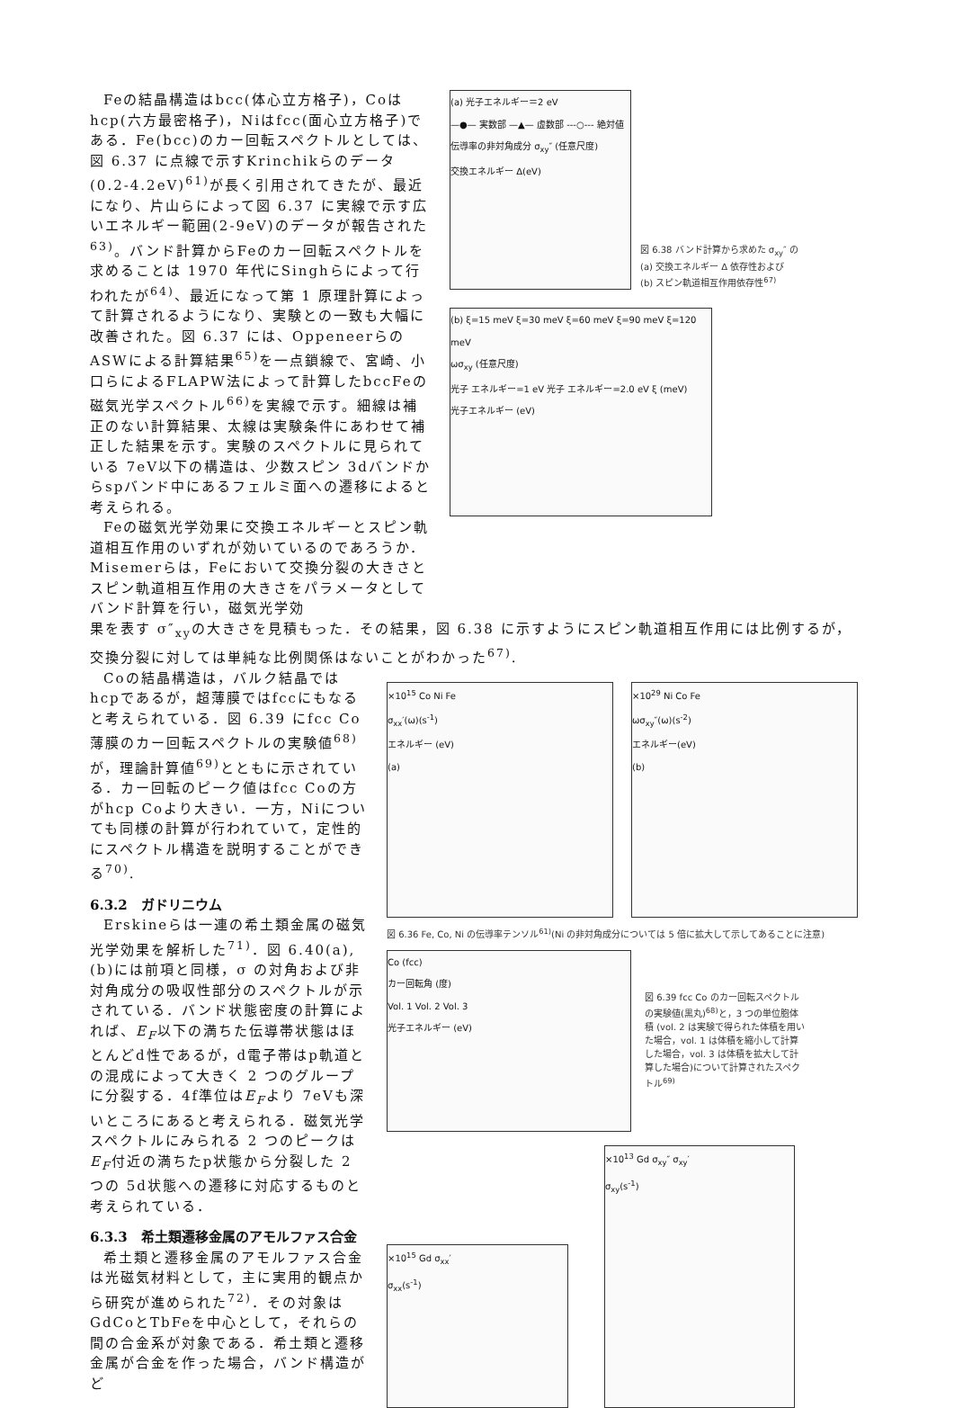Feの結晶構造はbcc(体心立方格子)，Coはhcp(六方最密格子)，Niはfcc(面心立方格子)である．Fe(bcc)のカー回転スペクトルとしては、図 6.37 に点線で示すKrinchikらのデータ(0.2-4.2eV)<sup>61)</sup>が長く引用されてきたが、最近になり、片山らによって図 6.37 に実線で示す広いエネルギー範囲(2-9eV)のデータが報告された<sup>63)</sup>。バンド計算からFeのカー回転スペクトルを求めることは 1970 年代にSinghらによって行われたが<sup>64)</sup>、最近になって第 1 原理計算によって計算されるようになり、実験との一致も大幅に改善された。図 6.37 には、Oppeneerらの ASWによる計算結果<sup>65)</sup>を一点鎖線で、宮崎、小口らによるFLAPW法によって計算したbccFeの磁気光学スペクトル<sup>66)</sup>を実線で示す。細線は補正のない計算結果、太線は実験条件にあわせて補正した結果を示す。実験のスペクトルに見られている 7eV以下の構造は、少数スピン 3dバンドからspバンド中にあるフェルミ面への遷移によると考えられる。
Feの磁気光学効果に交換エネルギーとスピン軌道相互作用のいずれが効いているのであろうか．Misemerらは，Feにおいて交換分裂の大きさとスピン軌道相互作用の大きさをパラメータとしてバンド計算を行い，磁気光学効
(a) 光子エネルギー＝2 eV
—●— 実数部 —▲— 虚数部 ---○--- 絶対値
伝導率の非対角成分 σ<sub>xy</sub>″ (任意尺度)
交換エネルギー Δ(eV)
図 6.38 バンド計算から求めた σ<sub>xy</sub>″ の
(a) 交換エネルギー Δ 依存性および
(b) スピン軌道相互作用依存性<sup>67)</sup>
(b) ξ=15 meV ξ=30 meV ξ=60 meV ξ=90 meV ξ=120 meV
ωσ<sub>xy</sub> (任意尺度)
光子 エネルギー=1 eV 光子 エネルギー=2.0 eV ξ (meV)
光子エネルギー (eV)
果を表す σ″<sub>xy</sub>の大きさを見積もった．その結果，図 6.38 に示すようにスピン軌道相互作用には比例するが，交換分裂に対しては単純な比例関係はないことがわかった<sup>67)</sup>.
Coの結晶構造は，バルク結晶ではhcpであるが，超薄膜ではfccにもなると考えられている．図 6.39 にfcc Co薄膜のカー回転スペクトルの実験値<sup>68)</sup>が，理論計算値<sup>69)</sup>とともに示されている．カー回転のピーク値はfcc Coの方がhcp Coより大きい．一方，Niについても同様の計算が行われていて，定性的にスペクトル構造を説明することができる<sup>70)</sup>.
6.3.2　ガドリニウム
Erskineらは一連の希土類金属の磁気光学効果を解析した<sup>71)</sup>．図 6.40(a),(b)には前項と同様，σ の対角および非対角成分の吸収性部分のスペクトルが示されている．バンド状態密度の計算によれば、E<sub>F</sub>以下の満ちた伝導帯状態はほとんどd性であるが，d電子帯はp軌道との混成によって大きく 2 つのグループに分裂する．4f準位はE<sub>F</sub>より 7eVも深いところにあると考えられる．磁気光学スペクトルにみられる 2 つのピークはE<sub>F</sub>付近の満ちたp状態から分裂した 2 つの 5d状態への遷移に対応するものと考えられている．
6.3.3　希土類遷移金属のアモルファス合金
希土類と遷移金属のアモルファス合金は光磁気材料として，主に実用的観点から研究が進められた<sup>72)</sup>．その対象はGdCoとTbFeを中心として，それらの間の合金系が対象である．希土類と遷移金属が合金を作った場合，バンド構造がど
×10<sup>15</sup> Co Ni Fe
σ<sub>xx</sub>′(ω)(s<sup>-1</sup>)
エネルギー (eV)
(a)
×10<sup>29</sup> Ni Co Fe
ωσ<sub>xy</sub>″(ω)(s<sup>-2</sup>)
エネルギー(eV)
(b)
図 6.36 Fe, Co, Ni の伝導率テンソル<sup>61)</sup>(Ni の非対角成分については 5 倍に拡大して示してあることに注意)
Co (fcc)
カー回転角 (度)
Vol. 1 Vol. 2 Vol. 3
光子エネルギー (eV)
図 6.39 fcc Co のカー回転スペクトルの実験値(黒丸)<sup>68)</sup>と，3 つの単位胞体積 (vol. 2 は実験で得られた体積を用いた場合，vol. 1 は体積を縮小して計算した場合，vol. 3 は体積を拡大して計算した場合)について計算されたスペクトル<sup>69)</sup>
×10<sup>15</sup> Gd σ<sub>xx</sub>′
σ<sub>xx</sub>(s<sup>-1</sup>)
×10<sup>13</sup> Gd σ<sub>xy</sub>″ σ<sub>xy</sub>′
σ<sub>xy</sub>(s<sup>-1</sup>)